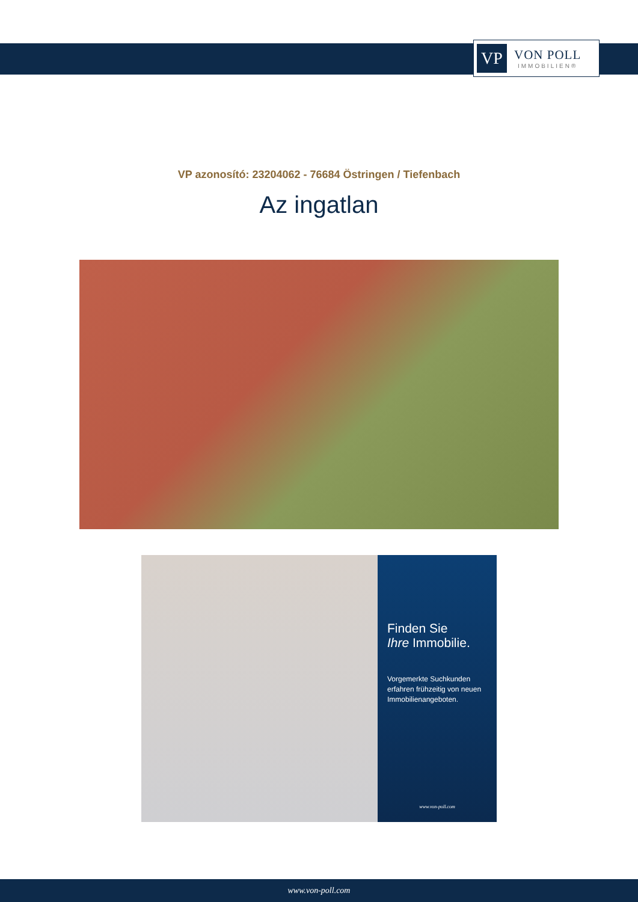VP
VON POLL
IMMOBILIEN®
VP azonosító: 23204062 - 76684 Östringen / Tiefenbach
Az ingatlan
Finden Sie
Ihre Immobilie.
Vorgemerkte Suchkunden erfahren frühzeitig von neuen Immobilienangeboten.
www.von-poll.com
www.von-poll.com